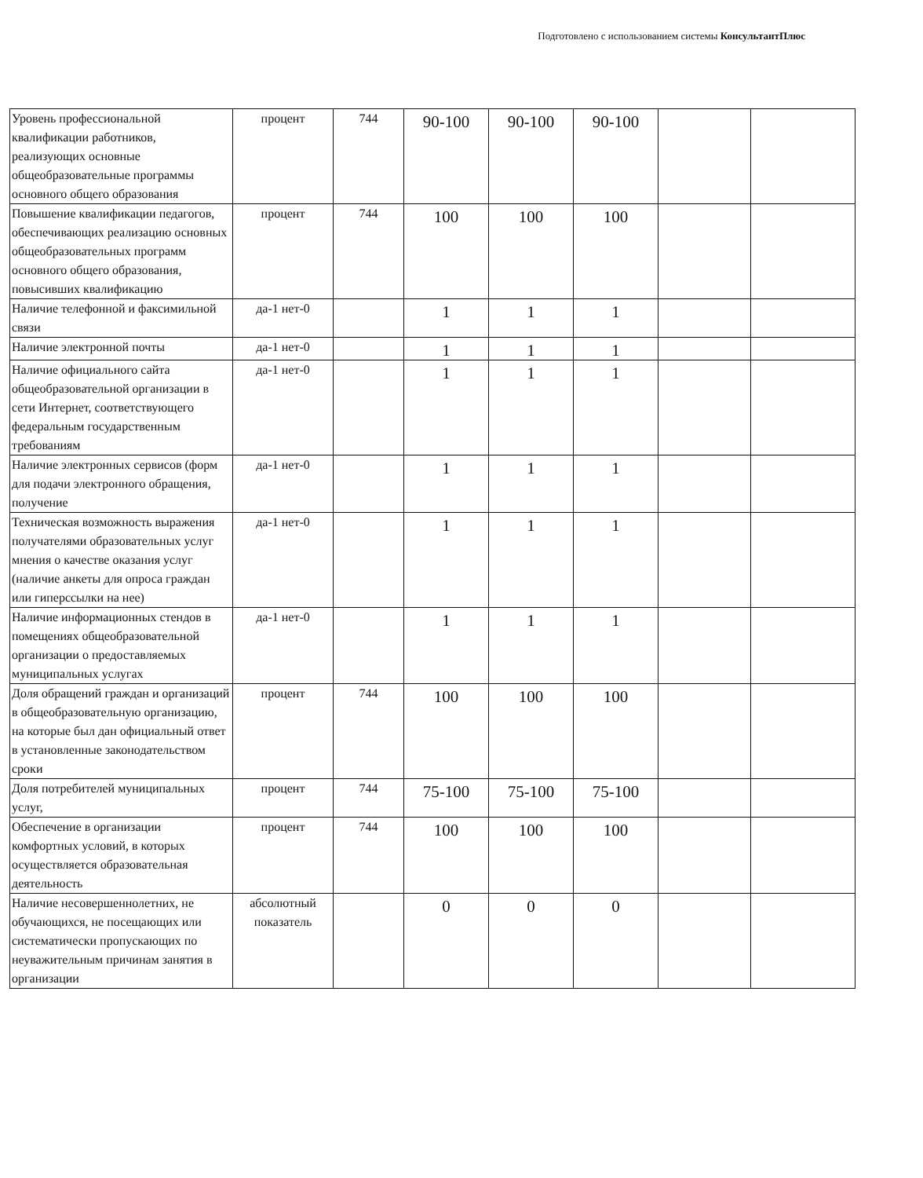Подготовлено с использованием системы КонсультантПлюс
| Уровень профессиональной квалификации работников, реализующих основные общеобразовательные программы основного общего образования | процент | 744 | 90-100 | 90-100 | 90-100 | | |
| Повышение квалификации педагогов, обеспечивающих реализацию основных общеобразовательных программ основного общего образования, повысивших квалификацию | процент | 744 | 100 | 100 | 100 | | |
| Наличие телефонной и факсимильной связи | да-1 нет-0 | | 1 | 1 | 1 | | |
| Наличие электронной почты | да-1 нет-0 | | 1 | 1 | 1 | | |
| Наличие официального сайта общеобразовательной организации в сети Интернет, соответствующего федеральным государственным требованиям | да-1 нет-0 | | 1 | 1 | 1 | | |
| Наличие электронных сервисов (форм для подачи электронного обращения, получение | да-1 нет-0 | | 1 | 1 | 1 | | |
| Техническая возможность выражения получателями образовательных услуг мнения о качестве оказания услуг (наличие анкеты для опроса граждан или гиперссылки на нее) | да-1 нет-0 | | 1 | 1 | 1 | | |
| Наличие информационных стендов в помещениях общеобразовательной организации о предоставляемых муниципальных услугах | да-1 нет-0 | | 1 | 1 | 1 | | |
| Доля обращений граждан и организаций в общеобразовательную организацию, на которые был дан официальный ответ в установленные законодательством сроки | процент | 744 | 100 | 100 | 100 | | |
| Доля потребителей муниципальных услуг, | процент | 744 | 75-100 | 75-100 | 75-100 | | |
| Обеспечение в организации комфортных условий, в которых осуществляется образовательная деятельность | процент | 744 | 100 | 100 | 100 | | |
| Наличие несовершеннолетних, не обучающихся, не посещающих или систематически пропускающих по неуважительным причинам занятия в организации | абсолютный показатель | | 0 | 0 | 0 | | |